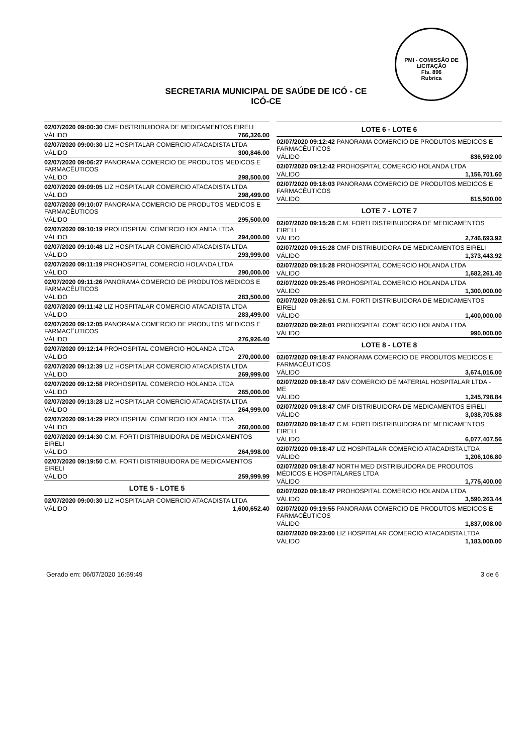PMI - COMISSÃO DE LICITAÇÃO
Fls. 896
Rubrica
SECRETARIA MUNICIPAL DE SAÚDE DE ICÓ - CE
ICÓ-CE
| 02/07/2020 09:00:30 CMF DISTRIBUIDORA DE MEDICAMENTOS EIRELI | |
| VÁLIDO | 766,326.00 |
| 02/07/2020 09:00:30 LIZ HOSPITALAR COMERCIO ATACADISTA LTDA | |
| VÁLIDO | 300,846.00 |
| 02/07/2020 09:06:27 PANORAMA COMERCIO DE PRODUTOS MEDICOS E FARMACÊUTICOS | |
| VÁLIDO | 298,500.00 |
| 02/07/2020 09:09:05 LIZ HOSPITALAR COMERCIO ATACADISTA LTDA | |
| VÁLIDO | 298,499.00 |
| 02/07/2020 09:10:07 PANORAMA COMERCIO DE PRODUTOS MEDICOS E FARMACÊUTICOS | |
| VÁLIDO | 295,500.00 |
| 02/07/2020 09:10:19 PROHOSPITAL COMERCIO HOLANDA LTDA | |
| VÁLIDO | 294,000.00 |
| 02/07/2020 09:10:48 LIZ HOSPITALAR COMERCIO ATACADISTA LTDA | |
| VÁLIDO | 293,999.00 |
| 02/07/2020 09:11:19 PROHOSPITAL COMERCIO HOLANDA LTDA | |
| VÁLIDO | 290,000.00 |
| 02/07/2020 09:11:26 PANORAMA COMERCIO DE PRODUTOS MEDICOS E FARMACÊUTICOS | |
| VÁLIDO | 283,500.00 |
| 02/07/2020 09:11:42 LIZ HOSPITALAR COMERCIO ATACADISTA LTDA | |
| VÁLIDO | 283,499.00 |
| 02/07/2020 09:12:05 PANORAMA COMERCIO DE PRODUTOS MEDICOS E FARMACÊUTICOS | |
| VÁLIDO | 276,926.40 |
| 02/07/2020 09:12:14 PROHOSPITAL COMERCIO HOLANDA LTDA | |
| VÁLIDO | 270,000.00 |
| 02/07/2020 09:12:39 LIZ HOSPITALAR COMERCIO ATACADISTA LTDA | |
| VÁLIDO | 269,999.00 |
| 02/07/2020 09:12:58 PROHOSPITAL COMERCIO HOLANDA LTDA | |
| VÁLIDO | 265,000.00 |
| 02/07/2020 09:13:28 LIZ HOSPITALAR COMERCIO ATACADISTA LTDA | |
| VÁLIDO | 264,999.00 |
| 02/07/2020 09:14:29 PROHOSPITAL COMERCIO HOLANDA LTDA | |
| VÁLIDO | 260,000.00 |
| 02/07/2020 09:14:30 C.M. FORTI DISTRIBUIDORA DE MEDICAMENTOS EIRELI | |
| VÁLIDO | 264,998.00 |
| 02/07/2020 09:19:50 C.M. FORTI DISTRIBUIDORA DE MEDICAMENTOS EIRELI | |
| VÁLIDO | 259,999.99 |
| LOTE 5 - LOTE 5 | |
| 02/07/2020 09:00:30 LIZ HOSPITALAR COMERCIO ATACADISTA LTDA | |
| VÁLIDO | 1,600,652.40 |
| LOTE 6 - LOTE 6 | |
| --- | --- |
| 02/07/2020 09:12:42 PANORAMA COMERCIO DE PRODUTOS MEDICOS E FARMACÊUTICOS | |
| VÁLIDO | 836,592.00 |
| 02/07/2020 09:12:42 PROHOSPITAL COMERCIO HOLANDA LTDA | |
| VÁLIDO | 1,156,701.60 |
| 02/07/2020 09:18:03 PANORAMA COMERCIO DE PRODUTOS MEDICOS E FARMACÊUTICOS | |
| VÁLIDO | 815,500.00 |
| LOTE 7 - LOTE 7 | |
| 02/07/2020 09:15:28 C.M. FORTI DISTRIBUIDORA DE MEDICAMENTOS EIRELI | |
| VÁLIDO | 2,746,693.92 |
| 02/07/2020 09:15:28 CMF DISTRIBUIDORA DE MEDICAMENTOS EIRELI | |
| VÁLIDO | 1,373,443.92 |
| 02/07/2020 09:15:28 PROHOSPITAL COMERCIO HOLANDA LTDA | |
| VÁLIDO | 1,682,261.40 |
| 02/07/2020 09:25:46 PROHOSPITAL COMERCIO HOLANDA LTDA | |
| VÁLIDO | 1,300,000.00 |
| 02/07/2020 09:26:51 C.M. FORTI DISTRIBUIDORA DE MEDICAMENTOS EIRELI | |
| VÁLIDO | 1,400,000.00 |
| 02/07/2020 09:28:01 PROHOSPITAL COMERCIO HOLANDA LTDA | |
| VÁLIDO | 990,000.00 |
| LOTE 8 - LOTE 8 | |
| 02/07/2020 09:18:47 PANORAMA COMERCIO DE PRODUTOS MEDICOS E FARMACÊUTICOS | |
| VÁLIDO | 3,674,016.00 |
| 02/07/2020 09:18:47 D&V COMERCIO DE MATERIAL HOSPITALAR LTDA - ME | |
| VÁLIDO | 1,245,798.84 |
| 02/07/2020 09:18:47 CMF DISTRIBUIDORA DE MEDICAMENTOS EIRELI | |
| VÁLIDO | 3,038,705.88 |
| 02/07/2020 09:18:47 C.M. FORTI DISTRIBUIDORA DE MEDICAMENTOS EIRELI | |
| VÁLIDO | 6,077,407.56 |
| 02/07/2020 09:18:47 LIZ HOSPITALAR COMERCIO ATACADISTA LTDA | |
| VÁLIDO | 1,206,106.80 |
| 02/07/2020 09:18:47 NORTH MED DISTRIBUIDORA DE PRODUTOS MÉDICOS E HOSPITALARES LTDA | |
| VÁLIDO | 1,775,400.00 |
| 02/07/2020 09:18:47 PROHOSPITAL COMERCIO HOLANDA LTDA | |
| VÁLIDO | 3,590,263.44 |
| 02/07/2020 09:19:55 PANORAMA COMERCIO DE PRODUTOS MEDICOS E FARMACÊUTICOS | |
| VÁLIDO | 1,837,008.00 |
| 02/07/2020 09:23:00 LIZ HOSPITALAR COMERCIO ATACADISTA LTDA | |
| VÁLIDO | 1,183,000.00 |
Gerado em: 06/07/2020 16:59:49 3 de 6